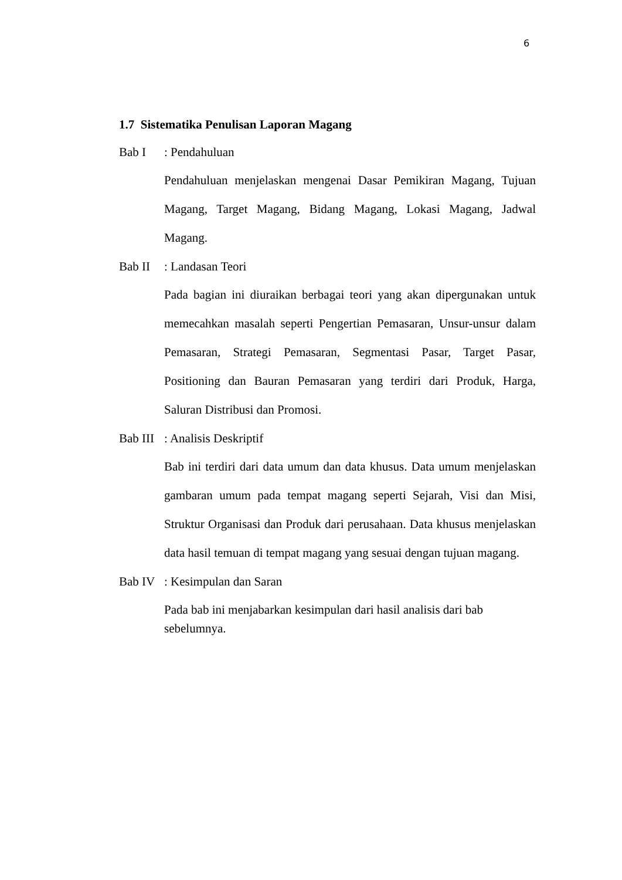6
1.7 Sistematika Penulisan Laporan Magang
Bab I: Pendahuluan
Pendahuluan menjelaskan mengenai Dasar Pemikiran Magang, Tujuan Magang, Target Magang, Bidang Magang, Lokasi Magang, Jadwal Magang.
Bab II: Landasan Teori
Pada bagian ini diuraikan berbagai teori yang akan dipergunakan untuk memecahkan masalah seperti Pengertian Pemasaran, Unsur-unsur dalam Pemasaran, Strategi Pemasaran, Segmentasi Pasar, Target Pasar, Positioning dan Bauran Pemasaran yang terdiri dari Produk, Harga, Saluran Distribusi dan Promosi.
Bab III: Analisis Deskriptif
Bab ini terdiri dari data umum dan data khusus. Data umum menjelaskan gambaran umum pada tempat magang seperti Sejarah, Visi dan Misi, Struktur Organisasi dan Produk dari perusahaan. Data khusus menjelaskan data hasil temuan di tempat magang yang sesuai dengan tujuan magang.
Bab IV: Kesimpulan dan Saran
Pada bab ini menjabarkan kesimpulan dari hasil analisis dari bab
sebelumnya.